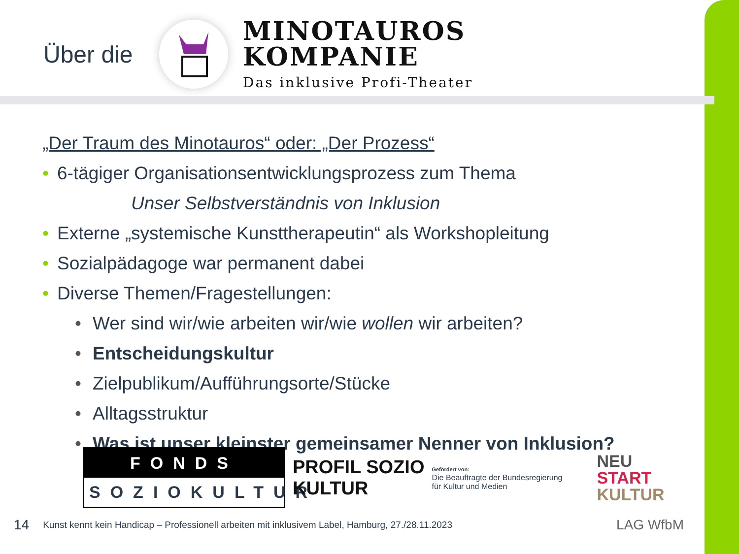Über die
MINOTAUROS
KOMPANIE
Das inklusive Profi-Theater
„Der Traum des Minotauros“ oder: „Der Prozess“
• 6-tägiger Organisationsentwicklungsprozess zum Thema
Unser Selbstverständnis von Inklusion
• Externe „systemische Kunsttherapeutin“ als Workshopleitung
• Sozialpädagoge war permanent dabei
• Diverse Themen/Fragestellungen:
• Wer sind wir/wie arbeiten wir/wie wollen wir arbeiten?
• Entscheidungskultur
• Zielpublikum/Aufführungsorte/Stücke
• Alltagsstruktur
• Was ist unser kleinster gemeinsamer Nenner von Inklusion?
FONDS
SOZIOKULTUR
PROFIL SOZIO
KULTUR
Gefördert von:
Die Beauftragte der Bundesregierung
für Kultur und Medien
NEU
START
KULTUR
14 Kunst kennt kein Handicap – Professionell arbeiten mit inklusivem Label, Hamburg, 27./28.11.2023 LAG WfbM